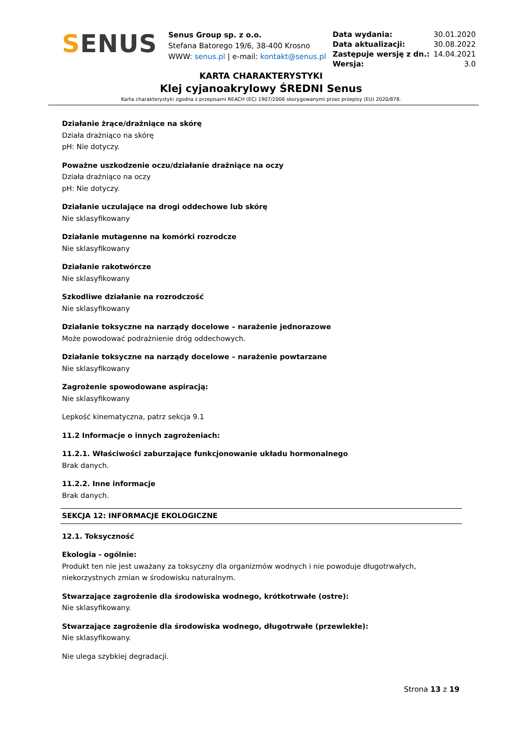SENUS
Senus Group sp. z o.o.
Stefana Batorego 19/6, 38-400 Krosno
WWW: senus.pl | e-mail: kontakt@senus.pl
| Data wydania: | 30.01.2020 |
| Data aktualizacji: | 30.08.2022 |
| Zastępuje wersję z dn.: | 14.04.2021 |
| Wersja: | 3.0 |
KARTA CHARAKTERYSTYKI
Klej cyjanoakrylowy ŚREDNI Senus
Karta charakterystyki zgodna z przepisami REACH (EC) 1907/2006 skorygowanymi przez przepisy (EU) 2020/878.
Działanie żrące/drażniące na skórę
Działa drażniąco na skórę
pH: Nie dotyczy.
Poważne uszkodzenie oczu/działanie drażniące na oczy
Działa drażniąco na oczy
pH: Nie dotyczy.
Działanie uczulające na drogi oddechowe lub skórę
Nie sklasyfikowany
Działanie mutagenne na komórki rozrodcze
Nie sklasyfikowany
Działanie rakotwórcze
Nie sklasyfikowany
Szkodliwe działanie na rozrodczość
Nie sklasyfikowany
Działanie toksyczne na narządy docelowe – narażenie jednorazowe
Może powodować podrażnienie dróg oddechowych.
Działanie toksyczne na narządy docelowe – narażenie powtarzane
Nie sklasyfikowany
Zagrożenie spowodowane aspiracją:
Nie sklasyfikowany
Lepkość kinematyczna, patrz sekcja 9.1
11.2 Informacje o innych zagrożeniach:
11.2.1. Właściwości zaburzające funkcjonowanie układu hormonalnego
Brak danych.
11.2.2. Inne informacje
Brak danych.
SEKCJA 12: INFORMACJE EKOLOGICZNE
12.1. Toksyczność
Ekologia - ogólnie:
Produkt ten nie jest uważany za toksyczny dla organizmów wodnych i nie powoduje długotrwałych, niekorzystnych zmian w środowisku naturalnym.
Stwarzające zagrożenie dla środowiska wodnego, krótkotrwałe (ostre):
Nie sklasyfikowany.
Stwarzające zagrożenie dla środowiska wodnego, długotrwałe (przewlekłe):
Nie sklasyfikowany.
Nie ulega szybkiej degradacji.
Strona 13 z 19